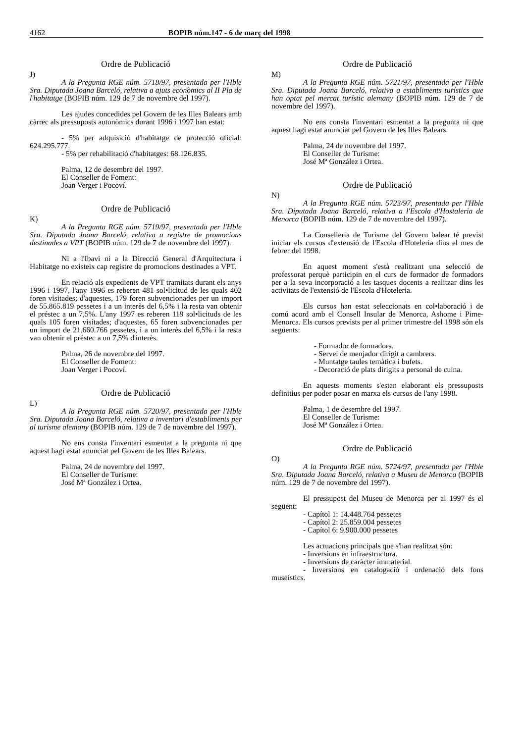4162 BOPIB núm.147 - 6 de març del 1998
Ordre de Publicació
J)
A la Pregunta RGE núm. 5718/97, presentada per l'Hble Sra. Diputada Joana Barceló, relativa a ajuts econòmics al II Pla de l'habitatge (BOPIB núm. 129 de 7 de novembre del 1997).
Les ajudes concedides pel Govern de les Illes Balears amb càrrec als pressuposts autonòmics durant 1996 i 1997 han estat:
- 5% per adquisició d'habitatge de protecció oficial: 624.295.777.
- 5% per rehabilitació d'habitatges: 68.126.835.
Palma, 12 de desembre del 1997.
El Conseller de Foment:
Joan Verger i Pocoví.
Ordre de Publicació
K)
A la Pregunta RGE núm. 5719/97, presentada per l'Hble Sra. Diputada Joana Barceló, relativa a registre de promocions destinades a VPT (BOPIB núm. 129 de 7 de novembre del 1997).
Ni a l'Ibavi ni a la Direcció General d'Arquitectura i Habitatge no existeix cap registre de promocions destinades a VPT.
En relació als expedients de VPT tramitats durant els anys 1996 i 1997, l'any 1996 es reberen 481 sol•licitud de les quals 402 foren visitades; d'aquestes, 179 foren subvencionades per un import de 55.865.819 pessetes i a un interès del 6,5% i la resta van obtenir el préstec a un 7,5%. L'any 1997 es reberen 119 sol•licituds de les quals 105 foren visitades; d'aquestes, 65 foren subvencionades per un import de 21.660.766 pessetes, i a un interès del 6,5% i la resta van obtenir el préstec a un 7,5% d'interès.
Palma, 26 de novembre del 1997.
El Conseller de Foment:
Joan Verger i Pocoví.
Ordre de Publicació
L)
A la Pregunta RGE núm. 5720/97, presentada per l'Hble Sra. Diputada Joana Barceló, relativa a inventari d'establiments per al turisme alemany (BOPIB núm. 129 de 7 de novembre del 1997).
No ens consta l'inventari esmentat a la pregunta ni que aquest hagi estat anunciat pel Govern de les Illes Balears.
Palma, 24 de novembre del 1997.
El Conseller de Turisme:
José Mª González i Ortea.
Ordre de Publicació
M)
A la Pregunta RGE núm. 5721/97, presentada per l'Hble Sra. Diputada Joana Barceló, relativa a establiments turístics que han optat pel mercat turístic alemany (BOPIB núm. 129 de 7 de novembre del 1997).
No ens consta l'inventari esmentat a la pregunta ni que aquest hagi estat anunciat pel Govern de les Illes Balears.
Palma, 24 de novembre del 1997.
El Conseller de Turisme:
José Mª González i Ortea.
Ordre de Publicació
N)
A la Pregunta RGE núm. 5723/97, presentada per l'Hble Sra. Diputada Joana Barceló, relativa a l'Escola d'Hostaleria de Menorca (BOPIB núm. 129 de 7 de novembre del 1997).
La Conselleria de Turisme del Govern balear té previst iniciar els cursos d'extensió de l'Escola d'Hoteleria dins el mes de febrer del 1998.
En aquest moment s'està realitzant una selecció de professorat perquè participin en el curs de formador de formadors per a la seva incorporació a les tasques docents a realitzar dins les activitats de l'extensió de l'Escola d'Hoteleria.
Els cursos han estat seleccionats en col•laboració i de comú acord amb el Consell Insular de Menorca, Ashome i Pime-Menorca. Els cursos prevists per al primer trimestre del 1998 són els següents:
- Formador de formadors.
- Servei de menjador dirigit a cambrers.
- Muntatge taules temàtica i bufets.
- Decoració de plats dirigits a personal de cuina.
En aquests moments s'estan elaborant els pressuposts definitius per poder posar en marxa els cursos de l'any 1998.
Palma, 1 de desembre del 1997.
El Conseller de Turisme:
José Mª González i Ortea.
Ordre de Publicació
O)
A la Pregunta RGE núm. 5724/97, presentada per l'Hble Sra. Diputada Joana Barceló, relativa a Museu de Menorca (BOPIB núm. 129 de 7 de novembre del 1997).
El pressupost del Museu de Menorca per al 1997 és el següent:
- Capítol 1: 14.448.764 pessetes
- Capítol 2: 25.859.004 pessetes
- Capítol 6: 9.900.000 pessetes
Les actuacions principals que s'han realitzat són:
- Inversions en infraestructura.
- Inversions de caràcter immaterial.
- Inversions en catalogació i ordenació dels fons museístics.